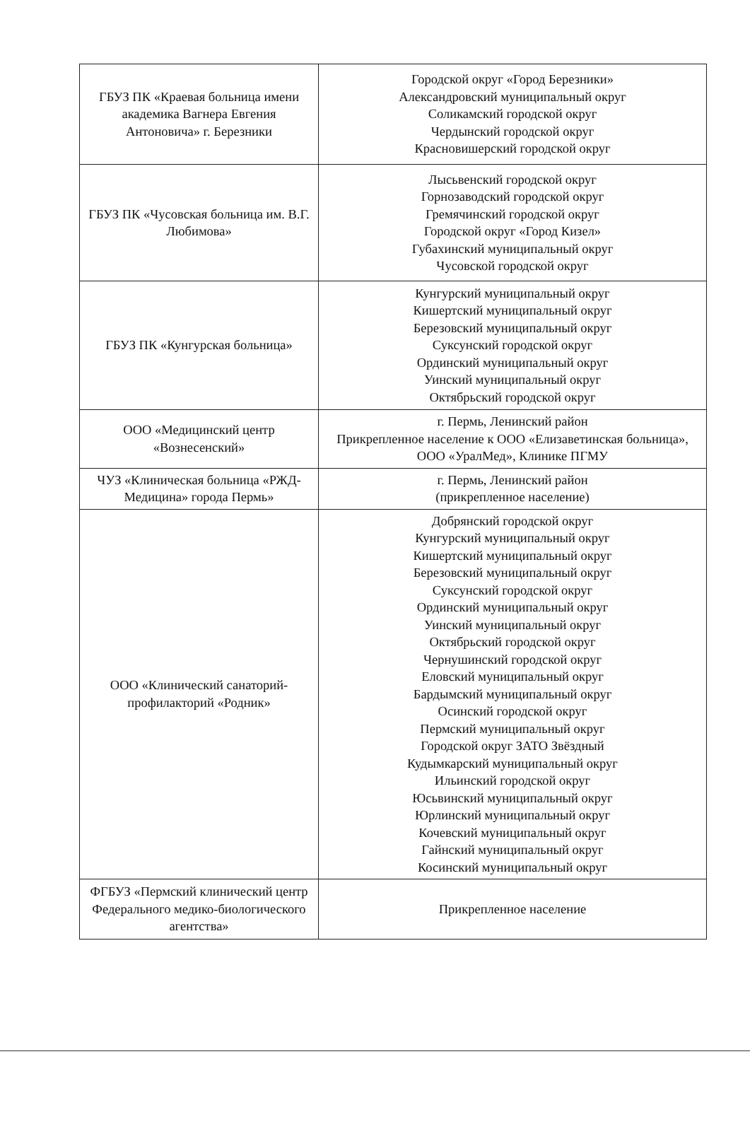| ГБУЗ ПК «Краевая больница имени академика Вагнера Евгения Антоновича» г. Березники | Городской округ «Город Березники» Александровский муниципальный округ Соликамский городской округ Чердынский городской округ Красновишерский городской округ |
| ГБУЗ ПК «Чусовская больница им. В.Г. Любимова» | Лысьвенский городской округ Горнозаводский городской округ Гремячинский городской округ Городской округ «Город Кизел» Губахинский муниципальный округ Чусовской городской округ |
| ГБУЗ ПК «Кунгурская больница» | Кунгурский муниципальный округ Кишертский муниципальный округ Березовский муниципальный округ Суксунский городской округ Ординский муниципальный округ Уинский муниципальный округ Октябрьский городской округ |
| ООО «Медицинский центр «Вознесенский» | г. Пермь, Ленинский район Прикрепленное население к ООО «Елизаветинская больница», ООО «УралМед», Клинике ПГМУ |
| ЧУЗ «Клиническая больница «РЖД-Медицина» города Пермь» | г. Пермь, Ленинский район (прикрепленное население) |
| ООО «Клинический санаторий-профилакторий «Родник» | Добрянский городской округ Кунгурский муниципальный округ Кишертский муниципальный округ Березовский муниципальный округ Суксунский городской округ Ординский муниципальный округ Уинский муниципальный округ Октябрьский городской округ Чернушинский городской округ Еловский муниципальный округ Бардымский муниципальный округ Осинский городской округ Пермский муниципальный округ Городской округ ЗАТО Звёздный Кудымкарский муниципальный округ Ильинский городской округ Юсьвинский муниципальный округ Юрлинский муниципальный округ Кочевский муниципальный округ Гайнский муниципальный округ Косинский муниципальный округ |
| ФГБУЗ «Пермский клинический центр Федерального медико-биологического агентства» | Прикрепленное население |